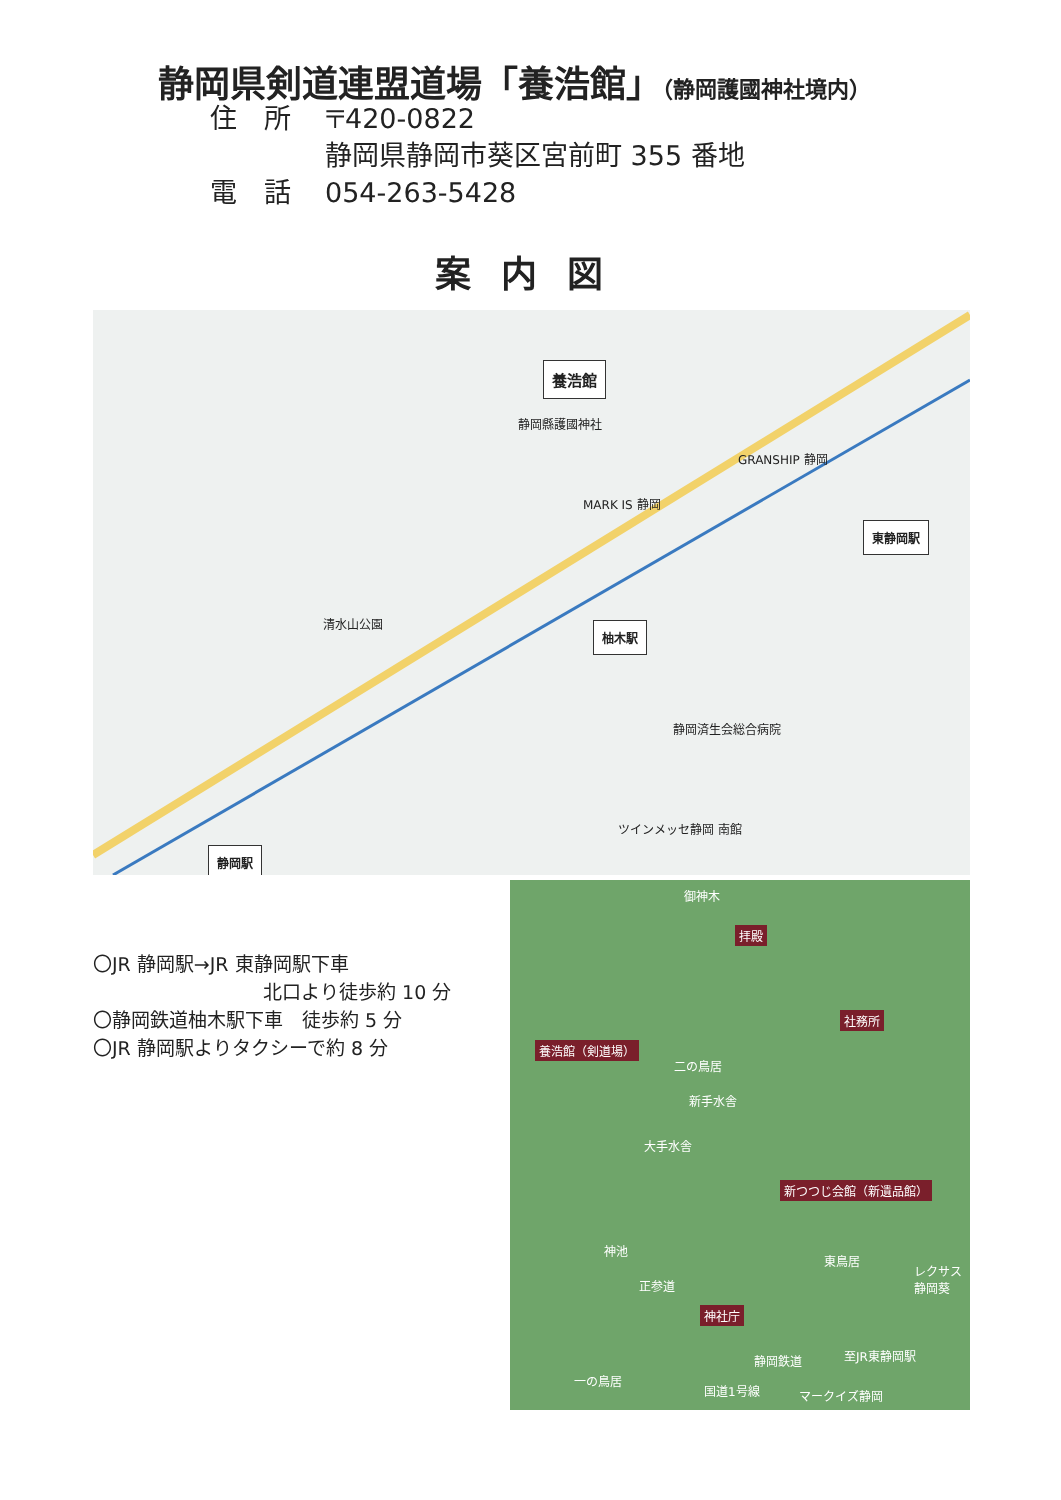静岡県剣道連盟道場「養浩館」（静岡護國神社境内）
住　所 〒420-0822
静岡県静岡市葵区宮前町 355 番地
電　話 054-263-5428
案内図
養浩館
静岡縣護國神社
柚木駅
東静岡駅
静岡駅
GRANSHIP 静岡
MARK IS 静岡
清水山公園
静岡済生会総合病院
ツインメッセ静岡 南館
〇JR 静岡駅→JR 東静岡駅下車
北口より徒歩約 10 分
〇静岡鉄道柚木駅下車　徒歩約 5 分
〇JR 静岡駅よりタクシーで約 8 分
御神木
拝殿
社務所
養浩館（剣道場）
二の鳥居
新手水舎
大手水舎
新つつじ会館（新遺品館）
神池
東鳥居
正参道
神社庁
レクサス静岡葵
一の鳥居
静岡鉄道 至JR東静岡駅
国道1号線 マークイズ静岡